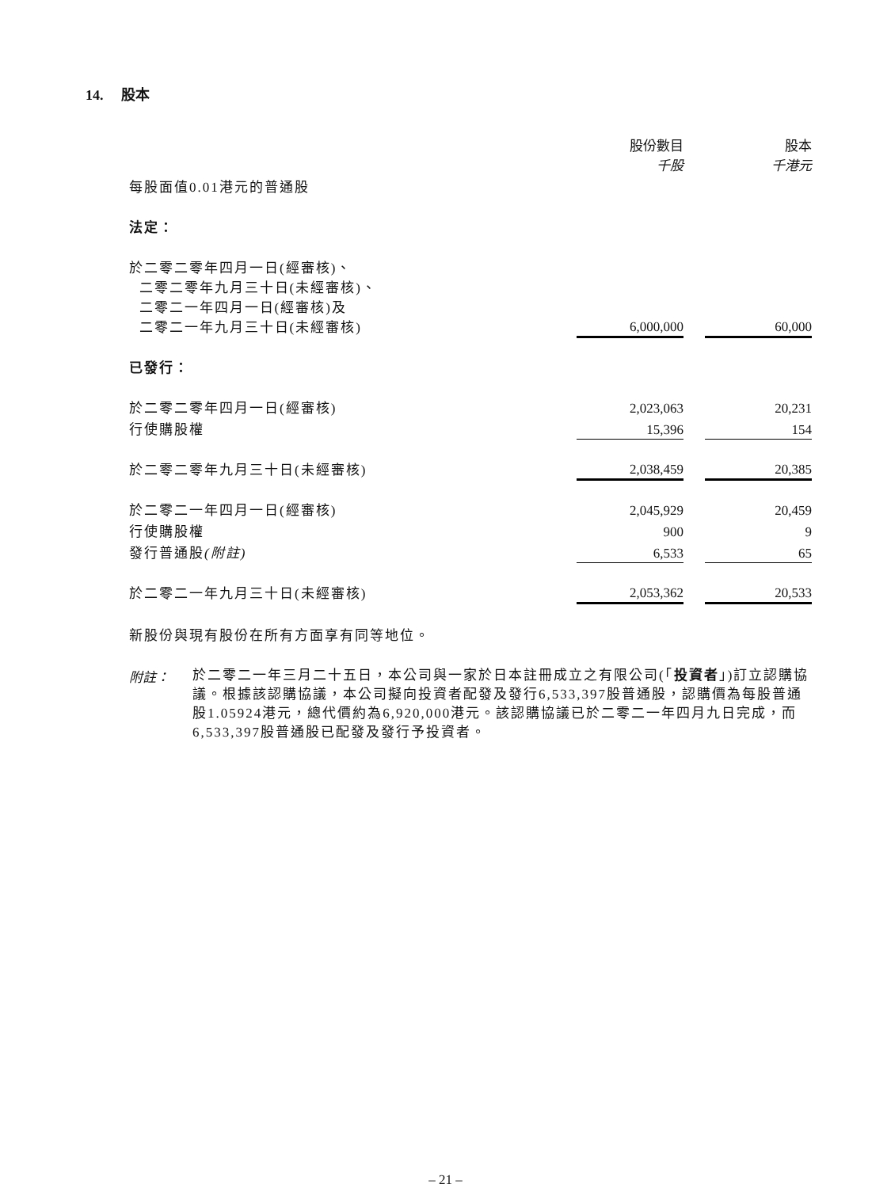14. 股本
| | 股份數目 千股 | | 股本 千港元 |
| 每股面值0.01港元的普通股 | | | |
| 法定： | | | |
| 於二零二零年四月一日(經審核)、 二零二零年九月三十日(未經審核)、 二零二一年四月一日(經審核)及 二零二一年九月三十日(未經審核) | 6,000,000 | | 60,000 |
| 已發行： | | | |
| 於二零二零年四月一日(經審核) | 2,023,063 | | 20,231 |
| 行使購股權 | 15,396 | | 154 |
| 於二零二零年九月三十日(未經審核) | 2,038,459 | | 20,385 |
| 於二零二一年四月一日(經審核) | 2,045,929 | | 20,459 |
| 行使購股權 | 900 | | 9 |
| 發行普通股 (附註) | 6,533 | | 65 |
| 於二零二一年九月三十日(未經審核) | 2,053,362 | | 20,533 |
新股份與現有股份在所有方面享有同等地位。
附註：
於二零二一年三月二十五日，本公司與一家於日本註冊成立之有限公司(「投資者」)訂立認購協議。根據該認購協議，本公司擬向投資者配發及發行6,533,397股普通股，認購價為每股普通股1.05924港元，總代價約為6,920,000港元。該認購協議已於二零二一年四月九日完成，而6,533,397股普通股已配發及發行予投資者。
– 21 –